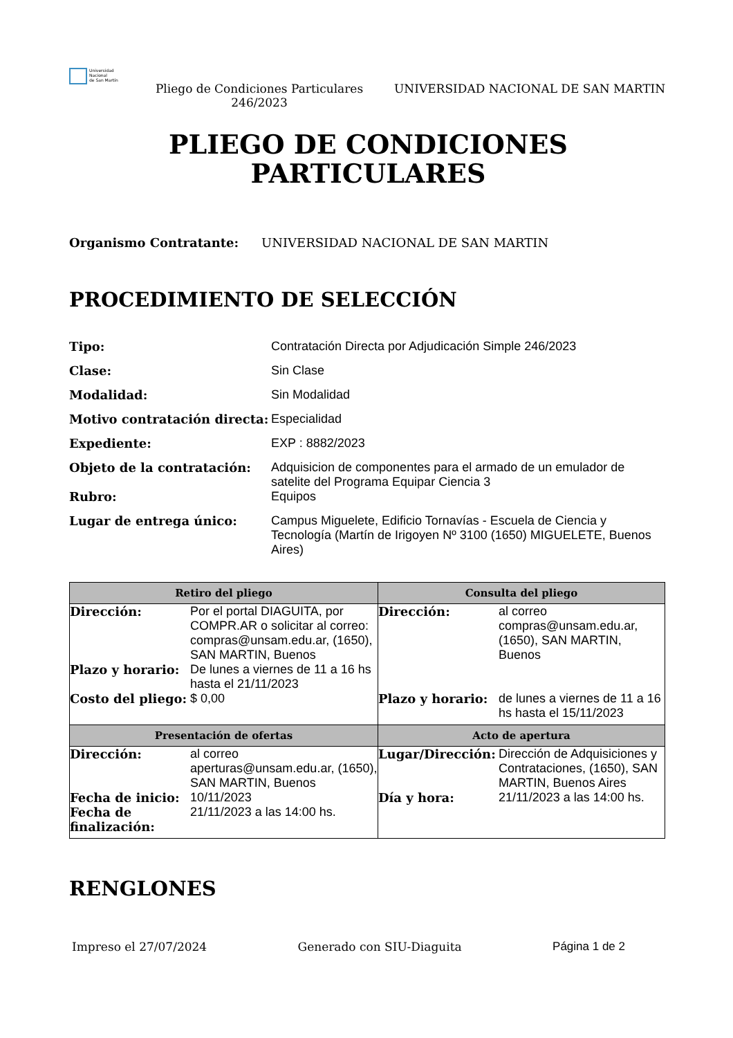Universidad
Nacional
de San Martín
Pliego de Condiciones Particulares 246/2023
UNIVERSIDAD NACIONAL DE SAN MARTIN
PLIEGO DE CONDICIONES
PARTICULARES
Organismo Contratante: UNIVERSIDAD NACIONAL DE SAN MARTIN
PROCEDIMIENTO DE SELECCIÓN
Tipo:
Contratación Directa por Adjudicación Simple 246/2023
Clase:
Sin Clase
Modalidad:
Sin Modalidad
Motivo contratación directa:
Especialidad
Expediente:
EXP : 8882/2023
Objeto de la contratación:
Adquisicion de componentes para el armado de un emulador de satelite del Programa Equipar Ciencia 3
Rubro:
Equipos
Lugar de entrega único:
Campus Miguelete, Edificio Tornavías - Escuela de Ciencia y Tecnología (Martín de Irigoyen Nº 3100 (1650) MIGUELETE, Buenos Aires)
| Retiro del pliego | Consulta del pliego |
| --- | --- |
| Dirección: Por el portal DIAGUITA, por COMPR.AR o solicitar al correo: compras@unsam.edu.ar, (1650), SAN MARTIN, Buenos Plazo y horario: De lunes a viernes de 11 a 16 hs hasta el 21/11/2023 Costo del pliego: $ 0,00 | Dirección: al correo compras@unsam.edu.ar, (1650), SAN MARTIN, Buenos Plazo y horario: de lunes a viernes de 11 a 16 hs hasta el 15/11/2023 |
| Presentación de ofertas | Acto de apertura |
| Dirección: al correo aperturas@unsam.edu.ar, (1650), SAN MARTIN, Buenos Fecha de inicio: 10/11/2023 Fecha de finalización: 21/11/2023 a las 14:00 hs. | Lugar/Dirección: Dirección de Adquisiciones y Contrataciones, (1650), SAN MARTIN, Buenos Aires Día y hora: 21/11/2023 a las 14:00 hs. |
RENGLONES
Impreso el 27/07/2024 Generado con SIU-Diaguita Página 1 de 2